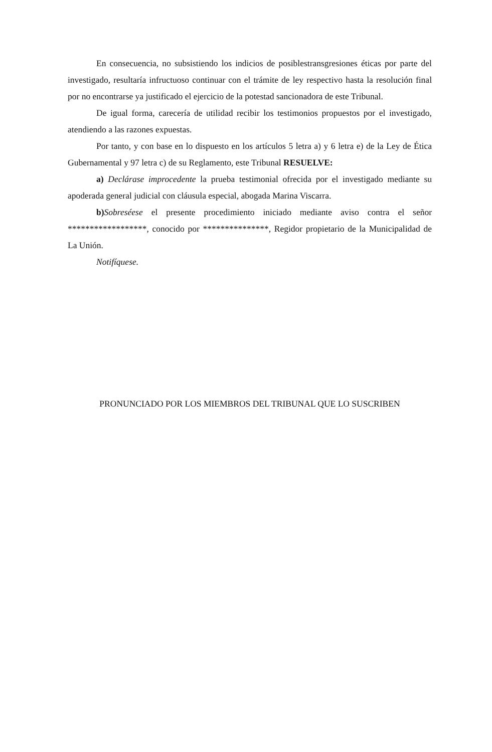En consecuencia, no subsistiendo los indicios de posiblestransgresiones éticas por parte del investigado, resultaría infructuoso continuar con el trámite de ley respectivo hasta la resolución final por no encontrarse ya justificado el ejercicio de la potestad sancionadora de este Tribunal.
De igual forma, carecería de utilidad recibir los testimonios propuestos por el investigado, atendiendo a las razones expuestas.
Por tanto, y con base en lo dispuesto en los artículos 5 letra a) y 6 letra e) de la Ley de Ética Gubernamental y 97 letra c) de su Reglamento, este Tribunal RESUELVE:
a) Declárase improcedente la prueba testimonial ofrecida por el investigado mediante su apoderada general judicial con cláusula especial, abogada Marina Viscarra.
b) Sobreséese el presente procedimiento iniciado mediante aviso contra el señor ******************, conocido por ***************, Regidor propietario de la Municipalidad de La Unión.
Notifíquese.
PRONUNCIADO POR LOS MIEMBROS DEL TRIBUNAL QUE LO SUSCRIBEN